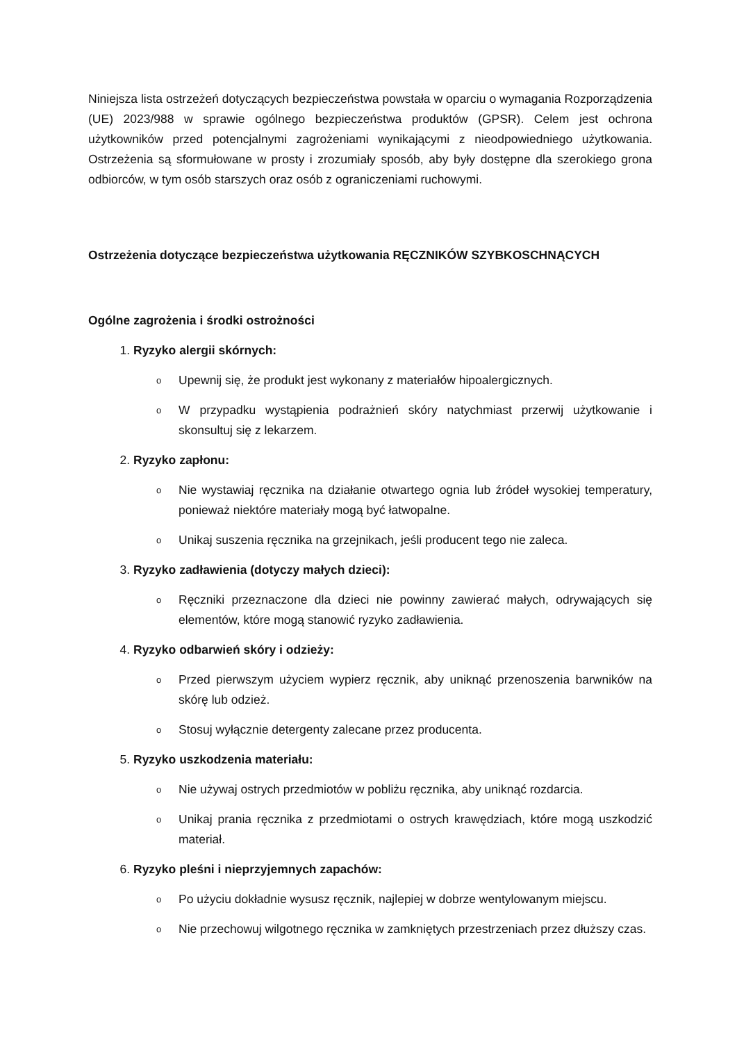Niniejsza lista ostrzeżeń dotyczących bezpieczeństwa powstała w oparciu o wymagania Rozporządzenia (UE) 2023/988 w sprawie ogólnego bezpieczeństwa produktów (GPSR). Celem jest ochrona użytkowników przed potencjalnymi zagrożeniami wynikającymi z nieodpowiedniego użytkowania. Ostrzeżenia są sformułowane w prosty i zrozumiały sposób, aby były dostępne dla szerokiego grona odbiorców, w tym osób starszych oraz osób z ograniczeniami ruchowymi.
Ostrzeżenia dotyczące bezpieczeństwa użytkowania RĘCZNIKÓW SZYBKOSCHNĄCYCH
Ogólne zagrożenia i środki ostrożności
1. Ryzyko alergii skórnych:
o Upewnij się, że produkt jest wykonany z materiałów hipoalergicznych.
o W przypadku wystąpienia podrażnień skóry natychmiast przerwij użytkowanie i skonsultuj się z lekarzem.
2. Ryzyko zapłonu:
o Nie wystawiaj ręcznika na działanie otwartego ognia lub źródeł wysokiej temperatury, ponieważ niektóre materiały mogą być łatwopalne.
o Unikaj suszenia ręcznika na grzejnikach, jeśli producent tego nie zaleca.
3. Ryzyko zadławienia (dotyczy małych dzieci):
o Ręczniki przeznaczone dla dzieci nie powinny zawierać małych, odrywających się elementów, które mogą stanowić ryzyko zadławienia.
4. Ryzyko odbarwień skóry i odzieży:
o Przed pierwszym użyciem wypierz ręcznik, aby uniknąć przenoszenia barwników na skórę lub odzież.
o Stosuj wyłącznie detergenty zalecane przez producenta.
5. Ryzyko uszkodzenia materiału:
o Nie używaj ostrych przedmiotów w pobliżu ręcznika, aby uniknąć rozdarcia.
o Unikaj prania ręcznika z przedmiotami o ostrych krawędziach, które mogą uszkodzić materiał.
6. Ryzyko pleśni i nieprzyjemnych zapachów:
o Po użyciu dokładnie wysusz ręcznik, najlepiej w dobrze wentylowanym miejscu.
o Nie przechowuj wilgotnego ręcznika w zamkniętych przestrzeniach przez dłuższy czas.